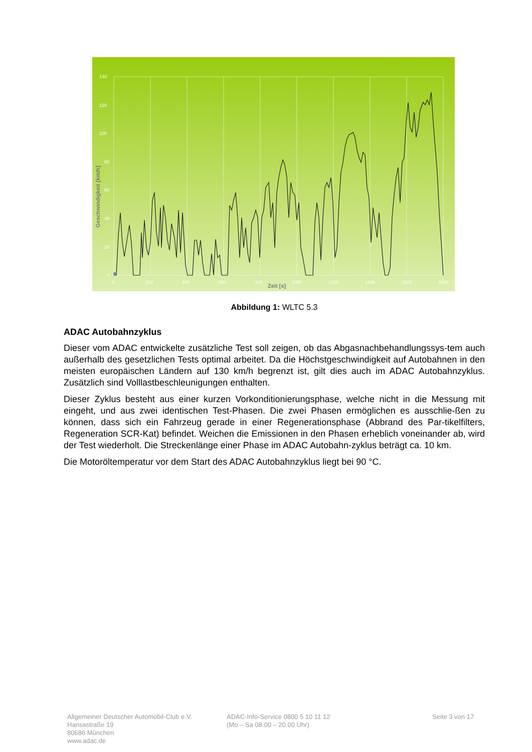140
120
100
80
60
40
20
0
0
200
400
600
800
1000
1200
1400
1600
1800
Zeit [s]
Geschwindigkeit [km/h]
Abbildung 1: WLTC 5.3
ADAC Autobahnzyklus
Dieser vom ADAC entwickelte zusätzliche Test soll zeigen, ob das Abgasnachbehandlungssys-tem auch außerhalb des gesetzlichen Tests optimal arbeitet. Da die Höchstgeschwindigkeit auf Autobahnen in den meisten europäischen Ländern auf 130 km/h begrenzt ist, gilt dies auch im ADAC Autobahnzyklus. Zusätzlich sind Volllastbeschleunigungen enthalten.
Dieser Zyklus besteht aus einer kurzen Vorkonditionierungsphase, welche nicht in die Messung mit eingeht, und aus zwei identischen Test-Phasen. Die zwei Phasen ermöglichen es ausschlie-ßen zu können, dass sich ein Fahrzeug gerade in einer Regenerationsphase (Abbrand des Par-tikelfilters, Regeneration SCR-Kat) befindet. Weichen die Emissionen in den Phasen erheblich voneinander ab, wird der Test wiederholt. Die Streckenlänge einer Phase im ADAC Autobahn-zyklus beträgt ca. 10 km.
Die Motoröltemperatur vor dem Start des ADAC Autobahnzyklus liegt bei 90 °C.
Allgemeiner Deutscher Automobil-Club e.V.
Hansastraße 19
80686 München
www.adac.de
ADAC-Info-Service 0800 5 10 11 12
(Mo – Sa 08:00 – 20.00 Uhr)
Seite 3 von 17